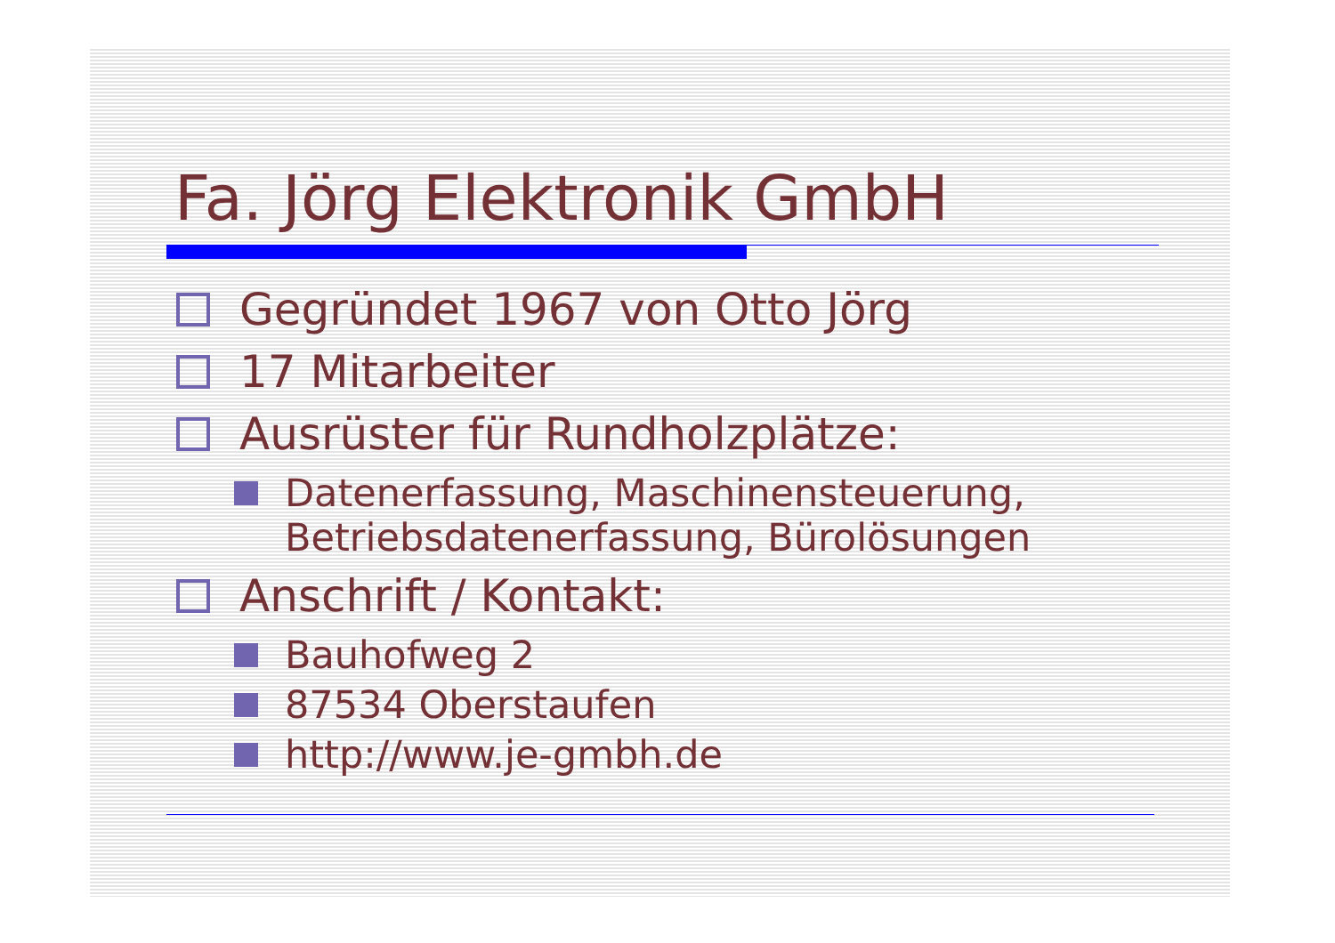Fa. Jörg Elektronik GmbH
Gegründet 1967 von Otto Jörg
17 Mitarbeiter
Ausrüster für Rundholzplätze:
Datenerfassung, Maschinensteuerung, Betriebsdatenerfassung, Bürolösungen
Anschrift / Kontakt:
Bauhofweg 2
87534 Oberstaufen
http://www.je-gmbh.de